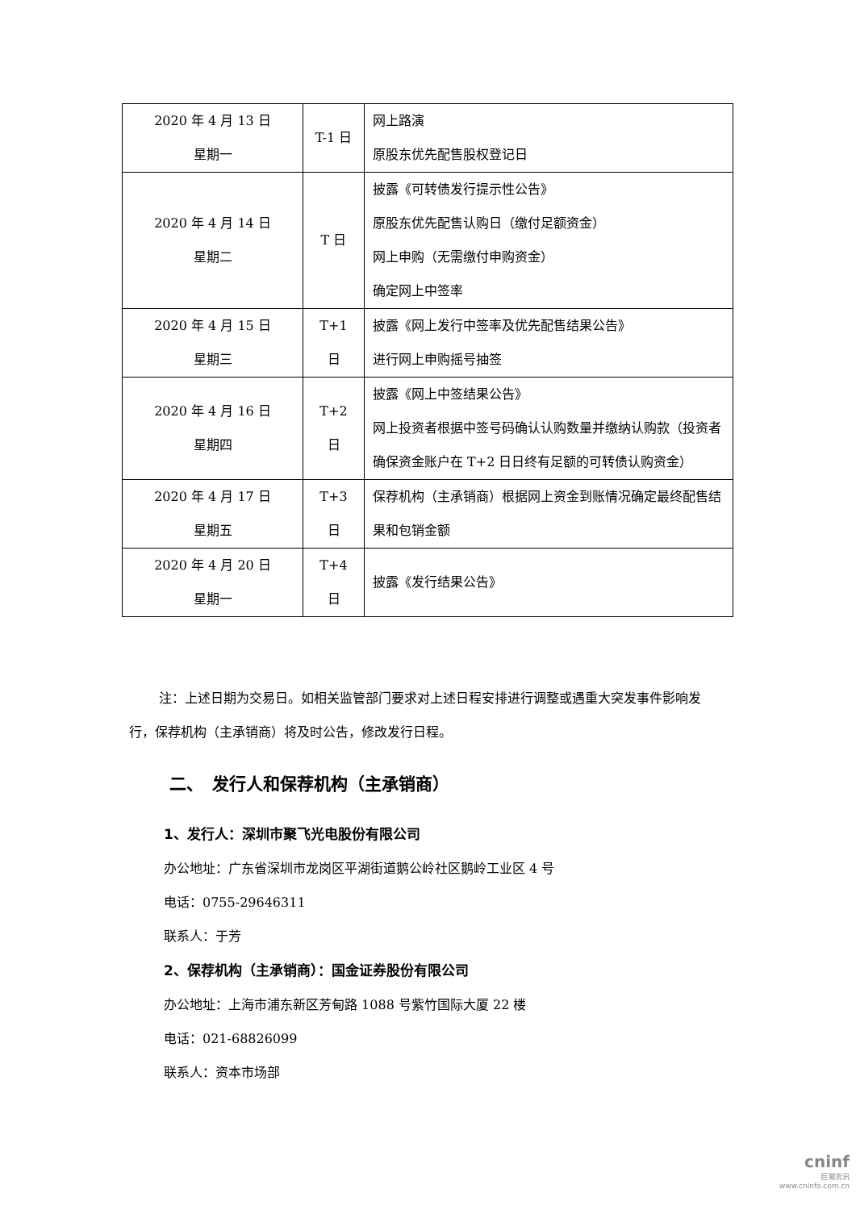| 2020 年 4 月 13 日 星期一 | T-1 日 | 网上路演 原股东优先配售股权登记日 |
| 2020 年 4 月 14 日 星期二 | T 日 | 披露《可转债发行提示性公告》 原股东优先配售认购日（缴付足额资金） 网上申购（无需缴付申购资金） 确定网上中签率 |
| 2020 年 4 月 15 日 星期三 | T+1 日 | 披露《网上发行中签率及优先配售结果公告》 进行网上申购摇号抽签 |
| 2020 年 4 月 16 日 星期四 | T+2 日 | 披露《网上中签结果公告》 网上投资者根据中签号码确认认购数量并缴纳认购款（投资者确保资金账户在 T+2 日日终有足额的可转债认购资金） |
| 2020 年 4 月 17 日 星期五 | T+3 日 | 保荐机构（主承销商）根据网上资金到账情况确定最终配售结果和包销金额 |
| 2020 年 4 月 20 日 星期一 | T+4 日 | 披露《发行结果公告》 |
注：上述日期为交易日。如相关监管部门要求对上述日程安排进行调整或遇重大突发事件影响发行，保荐机构（主承销商）将及时公告，修改发行日程。
二、　发行人和保荐机构（主承销商）
1、发行人：深圳市聚飞光电股份有限公司
办公地址：广东省深圳市龙岗区平湖街道鹅公岭社区鹅岭工业区 4 号
电话：0755-29646311
联系人：于芳
2、保荐机构（主承销商）：国金证券股份有限公司
办公地址：上海市浦东新区芳甸路 1088 号紫竹国际大厦 22 楼
电话：021-68826099
联系人：资本市场部
cninf
巨潮资讯
www.cninfo.com.cn